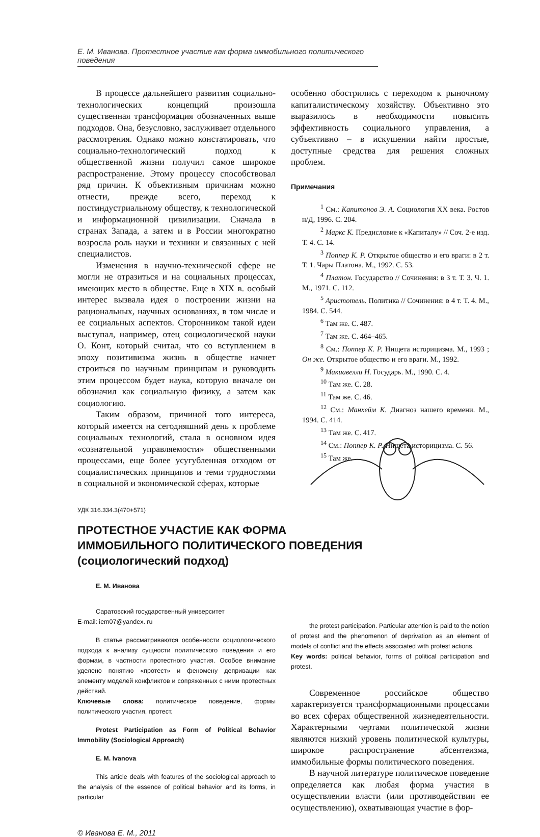Е. М. Иванова. Протестное участие как форма иммобильного политического поведения
В процессе дальнейшего развития социально-технологических концепций произошла существенная трансформация обозначенных выше подходов. Она, безусловно, заслуживает отдельного рассмотрения. Однако можно констатировать, что социально-технологический подход к общественной жизни получил самое широкое распространение. Этому процессу способствовал ряд причин. К объективным причинам можно отнести, прежде всего, переход к постиндустриальному обществу, к технологической и информационной цивилизации. Сначала в странах Запада, а затем и в России многократно возросла роль науки и техники и связанных с ней специалистов.
Изменения в научно-технической сфере не могли не отразиться и на социальных процессах, имеющих место в обществе. Еще в XIX в. особый интерес вызвала идея о построении жизни на рациональных, научных основаниях, в том числе и ее социальных аспектов. Сторонником такой идеи выступал, например, отец социологической науки О. Конт, который считал, что со вступлением в эпоху позитивизма жизнь в обществе начнет строиться по научным принципам и руководить этим процессом будет наука, которую вначале он обозначил как социальную физику, а затем как социологию.
Таким образом, причиной того интереса, который имеется на сегодняшний день к проблеме социальных технологий, стала в основном идея «сознательной управляемости» общественными процессами, еще более усугубленная отходом от социалистических принципов и теми трудностями в социальной и экономической сферах, которые
особенно обострились с переходом к рыночному капиталистическому хозяйству. Объективно это выразилось в необходимости повысить эффективность социального управления, а субъективно – в искушении найти простые, доступные средства для решения сложных проблем.
Примечания
<sup>1</sup> См.: Капитонов Э. А. Социология XX века. Ростов н/Д, 1996. С. 204.
<sup>2</sup> Маркс К. Предисловие к «Капиталу» // Соч. 2-е изд. Т. 4. С. 14.
<sup>3</sup> Поппер К. Р. Открытое общество и его враги: в 2 т. Т. 1. Чары Платона. М., 1992. С. 53.
<sup>4</sup> Платон. Государство // Сочинения: в 3 т. Т. 3. Ч. 1. М., 1971. С. 112.
<sup>5</sup> Аристотель. Политика // Сочинения: в 4 т. Т. 4. М., 1984. С. 544.
<sup>6</sup> Там же. С. 487.
<sup>7</sup> Там же. С. 464–465.
<sup>8</sup> См.: Поппер К. Р. Нищета историцизма. М., 1993 ; Он же. Открытое общество и его враги. М., 1992.
<sup>9</sup> Макиавелли Н. Государь. М., 1990. С. 4.
<sup>10</sup> Там же. С. 28.
<sup>11</sup> Там же. С. 46.
<sup>12</sup> См.: Манхейм К. Диагноз нашего времени. М., 1994. С. 414.
<sup>13</sup> Там же. С. 417.
<sup>14</sup> См.: Поппер К. Р. Нищета историцизма. С. 56.
<sup>15</sup> Там же.
УДК 316.334.3(470+571)
ПРОТЕСТНОЕ УЧАСТИЕ КАК ФОРМА
ИММОБИЛЬНОГО ПОЛИТИЧЕСКОГО ПОВЕДЕНИЯ
(социологический подход)
Е. М. Иванова
Саратовский государственный университет
E-mail: iem07@yandex. ru
В статье рассматриваются особенности социологического подхода к анализу сущности политического поведения и его формам, в частности протестного участия. Особое внимание уделено понятию «протест» и феномену депривации как элементу моделей конфликтов и сопряженных с ними протестных действий.
Ключевые слова: политическое поведение, формы политического участия, протест.
Protest Participation as Form of Political Behavior Immobility (Sociological Approach)
E. M. Ivanova
This article deals with features of the sociological approach to the analysis of the essence of political behavior and its forms, in particular
the protest participation. Particular attention is paid to the notion of protest and the phenomenon of deprivation as an element of models of conflict and the effects associated with protest actions.
Key words: political behavior, forms of political participation and protest.
Современное российское общество характеризуется трансформационными процессами во всех сферах общественной жизнедеятельности. Характерными чертами политической жизни являются низкий уровень политической культуры, широкое распространение абсентеизма, иммобильные формы политического поведения.
В научной литературе политическое поведение определяется как любая форма участия в осуществлении власти (или противодействии ее осуществлению), охватывающая участие в фор-
© Иванова Е. М., 2011